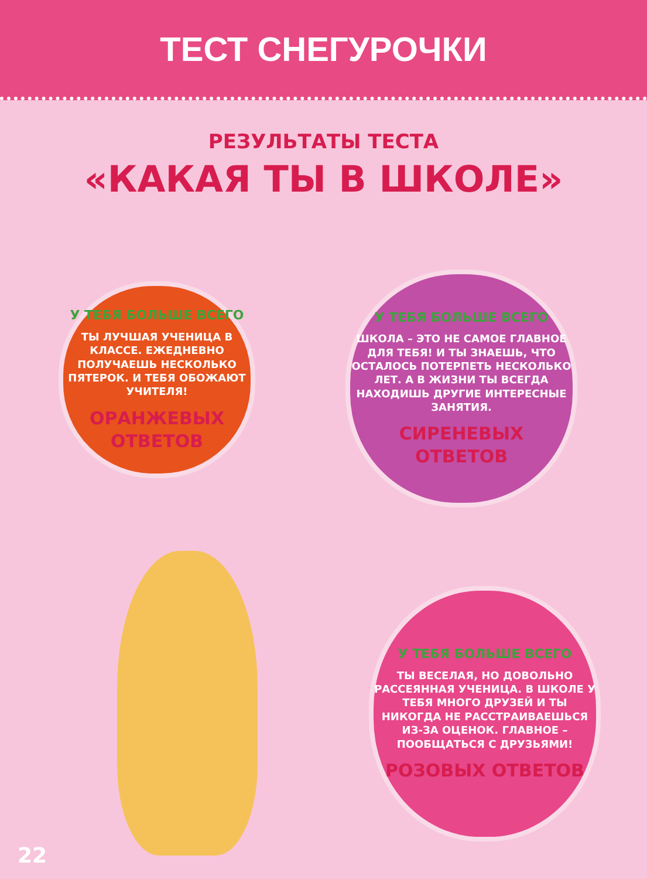ТЕСТ СНЕГУРОЧКИ
РЕЗУЛЬТАТЫ ТЕСТА
«КАКАЯ ТЫ В ШКОЛЕ»
У ТЕБЯ БОЛЬШЕ ВСЕГО
ТЫ ЛУЧШАЯ УЧЕНИЦА В КЛАССЕ. ЕЖЕДНЕВНО ПОЛУЧАЕШЬ НЕСКОЛЬКО ПЯТЕРОК. И ТЕБЯ ОБОЖАЮТ УЧИТЕЛЯ!
ОРАНЖЕВЫХ ОТВЕТОВ
У ТЕБЯ БОЛЬШЕ ВСЕГО
ШКОЛА – ЭТО НЕ САМОЕ ГЛАВНОЕ ДЛЯ ТЕБЯ! И ТЫ ЗНАЕШЬ, ЧТО ОСТАЛОСЬ ПОТЕРПЕТЬ НЕСКОЛЬКО ЛЕТ. А В ЖИЗНИ ТЫ ВСЕГДА НАХОДИШЬ ДРУГИЕ ИНТЕРЕСНЫЕ ЗАНЯТИЯ.
СИРЕНЕВЫХ ОТВЕТОВ
У ТЕБЯ БОЛЬШЕ ВСЕГО
ТЫ ВЕСЕЛАЯ, НО ДОВОЛЬНО РАССЕЯННАЯ УЧЕНИЦА. В ШКОЛЕ У ТЕБЯ МНОГО ДРУЗЕЙ И ТЫ НИКОГДА НЕ РАССТРАИВАЕШЬСЯ ИЗ-ЗА ОЦЕНОК. ГЛАВНОЕ – ПООБЩАТЬСЯ С ДРУЗЬЯМИ!
РОЗОВЫХ ОТВЕТОВ
22